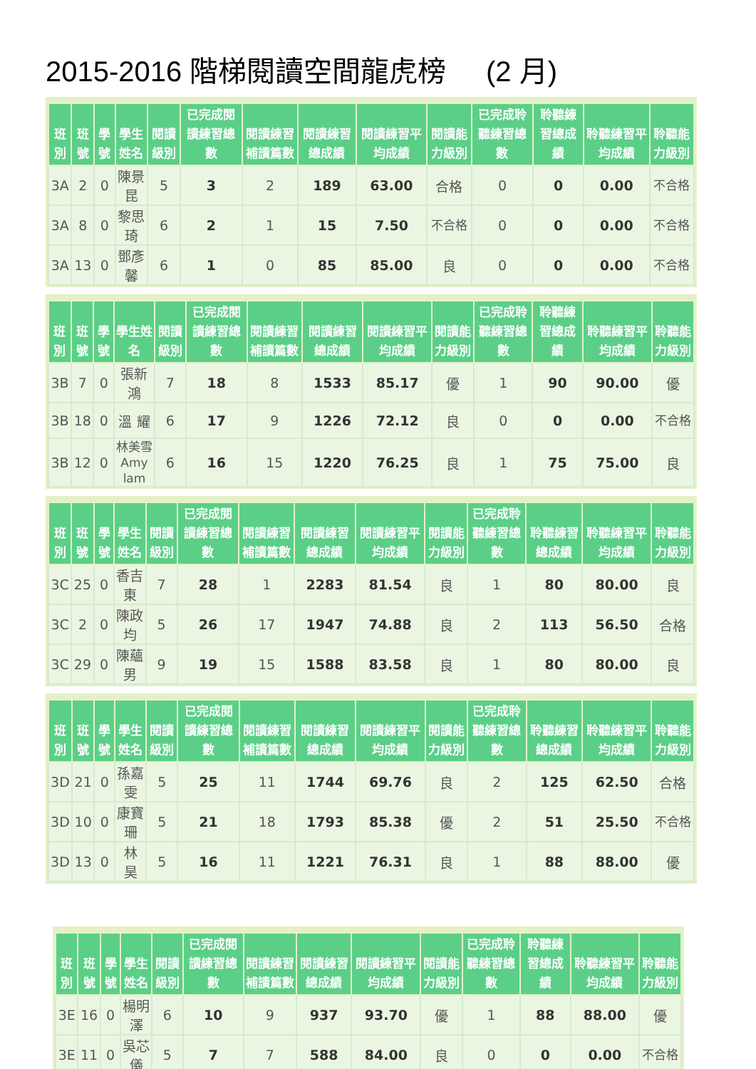2015-2016 階梯閱讀空間龍虎榜 (2 月)
| 班別 | 班號 | 學號 | 學生姓名 | 閱讀級別 | 已完成閱讀練習總數 | 閱讀練習補讀篇數 | 閱讀練習總成績 | 閱讀練習平均成績 | 閱讀能力級別 | 已完成聆聽練習總數 | 聆聽練習總成績 | 聆聽練習平均成績 | 聆聽能力級別 |
| --- | --- | --- | --- | --- | --- | --- | --- | --- | --- | --- | --- | --- | --- |
| 3A | 2 | 0 | 陳景昆 | 5 | 3 | 2 | 189 | 63.00 | 合格 | 0 | 0 | 0.00 | 不合格 |
| 3A | 8 | 0 | 黎思琦 | 6 | 2 | 1 | 15 | 7.50 | 不合格 | 0 | 0 | 0.00 | 不合格 |
| 3A | 13 | 0 | 鄧彥馨 | 6 | 1 | 0 | 85 | 85.00 | 良 | 0 | 0 | 0.00 | 不合格 |
| 班別 | 班號 | 學號 | 學生姓名 | 閱讀級別 | 已完成閱讀練習總數 | 閱讀練習補讀篇數 | 閱讀練習總成績 | 閱讀練習平均成績 | 閱讀能力級別 | 已完成聆聽練習總數 | 聆聽練習總成績 | 聆聽練習平均成績 | 聆聽能力級別 |
| --- | --- | --- | --- | --- | --- | --- | --- | --- | --- | --- | --- | --- | --- |
| 3B | 7 | 0 | 張新鴻 | 7 | 18 | 8 | 1533 | 85.17 | 優 | 1 | 90 | 90.00 | 優 |
| 3B | 18 | 0 | 溫 耀 | 6 | 17 | 9 | 1226 | 72.12 | 良 | 0 | 0 | 0.00 | 不合格 |
| 3B | 12 | 0 | 林美雪 Amy lam | 6 | 16 | 15 | 1220 | 76.25 | 良 | 1 | 75 | 75.00 | 良 |
| 班別 | 班號 | 學號 | 學生姓名 | 閱讀級別 | 已完成閱讀練習總數 | 閱讀練習補讀篇數 | 閱讀練習總成績 | 閱讀練習平均成績 | 閱讀能力級別 | 已完成聆聽練習總數 | 聆聽練習總成績 | 聆聽練習平均成績 | 聆聽能力級別 |
| --- | --- | --- | --- | --- | --- | --- | --- | --- | --- | --- | --- | --- | --- |
| 3C | 25 | 0 | 香吉東 | 7 | 28 | 1 | 2283 | 81.54 | 良 | 1 | 80 | 80.00 | 良 |
| 3C | 2 | 0 | 陳政均 | 5 | 26 | 17 | 1947 | 74.88 | 良 | 2 | 113 | 56.50 | 合格 |
| 3C | 29 | 0 | 陳蘊男 | 9 | 19 | 15 | 1588 | 83.58 | 良 | 1 | 80 | 80.00 | 良 |
| 班別 | 班號 | 學號 | 學生姓名 | 閱讀級別 | 已完成閱讀練習總數 | 閱讀練習補讀篇數 | 閱讀練習總成績 | 閱讀練習平均成績 | 閱讀能力級別 | 已完成聆聽練習總數 | 聆聽練習總成績 | 聆聽練習平均成績 | 聆聽能力級別 |
| --- | --- | --- | --- | --- | --- | --- | --- | --- | --- | --- | --- | --- | --- |
| 3D | 21 | 0 | 孫嘉雯 | 5 | 25 | 11 | 1744 | 69.76 | 良 | 2 | 125 | 62.50 | 合格 |
| 3D | 10 | 0 | 康寶珊 | 5 | 21 | 18 | 1793 | 85.38 | 優 | 2 | 51 | 25.50 | 不合格 |
| 3D | 13 | 0 | 林 昊 | 5 | 16 | 11 | 1221 | 76.31 | 良 | 1 | 88 | 88.00 | 優 |
| 班別 | 班號 | 學號 | 學生姓名 | 閱讀級別 | 已完成閱讀練習總數 | 閱讀練習補讀篇數 | 閱讀練習總成績 | 閱讀練習平均成績 | 閱讀能力級別 | 已完成聆聽練習總數 | 聆聽練習總成績 | 聆聽練習平均成績 | 聆聽能力級別 |
| --- | --- | --- | --- | --- | --- | --- | --- | --- | --- | --- | --- | --- | --- |
| 3E | 16 | 0 | 楊明澤 | 6 | 10 | 9 | 937 | 93.70 | 優 | 1 | 88 | 88.00 | 優 |
| 3E | 11 | 0 | 吳芯儀 | 5 | 7 | 7 | 588 | 84.00 | 良 | 0 | 0 | 0.00 | 不合格 |